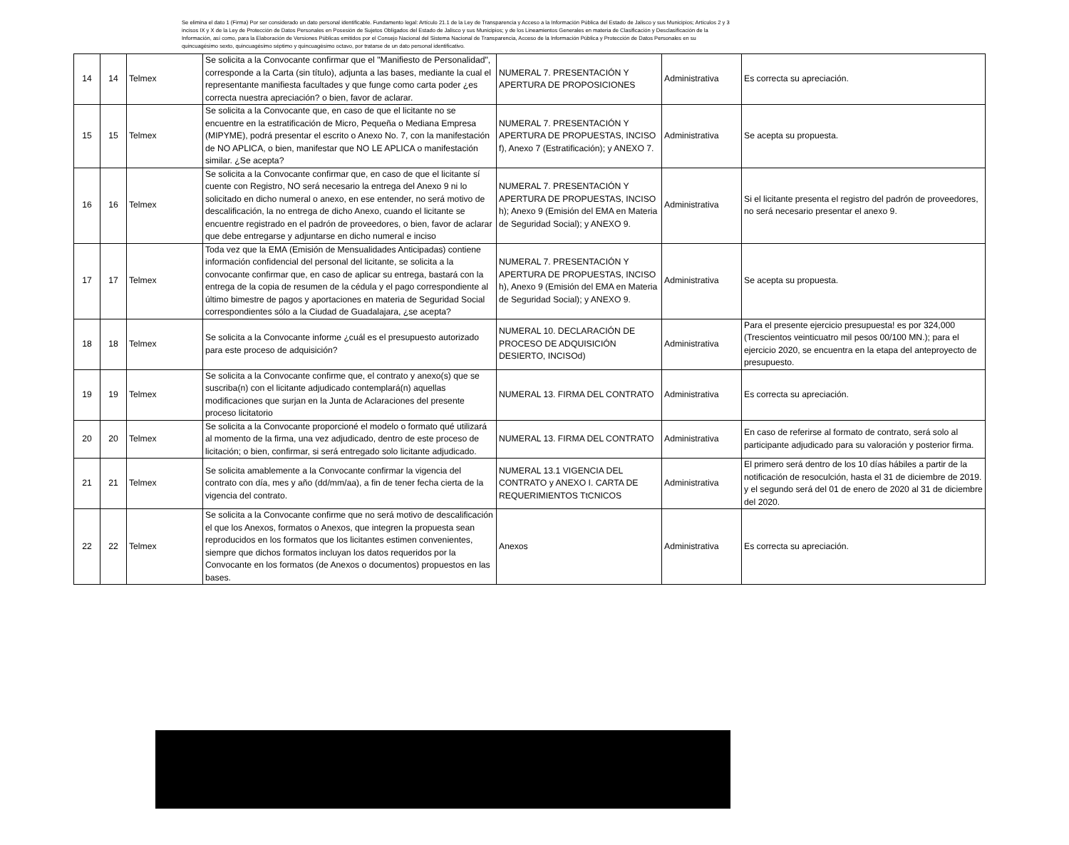Se elimina el dato 1 (Firma) Por ser considerado un dato personal identificable. Fundamento legal: Artículo 21.1 de la Ley de Transparencia y Acceso a la Información Pública del Estado de Jalisco y sus Municipios; Artículos 2 y 3 incisos IX y X de la Ley de Protección de Datos Personales en Posesión de Sujetos Obligados del Estado de Jalisco y sus Municipios; y de los Lineamientos Generales en materia de Clasificación y Desclasificación de la Información, así como, para la Elaboración de Versiones Públicas emitidos por el Consejo Nacional del Sistema Nacional de Transparencia, Acceso de la Información Pública y Protección de Datos Personales en su quincuagésimo sexto, quincuagésimo séptimo y quincuagésimo octavo, por tratarse de un dato personal identificativo.
| 14 | 14 | Telmex | Se solicita a la Convocante confirmar que el "Manifiesto de Personalidad", corresponde a la Carta (sin título), adjunta a las bases, mediante la cual el representante manifiesta facultades y que funge como carta poder ¿es correcta nuestra apreciación? o bien, favor de aclarar. | NUMERAL 7. PRESENTACIÓN Y APERTURA DE PROPOSICIONES | Administrativa | Es correcta su apreciación. |
| 15 | 15 | Telmex | Se solicita a la Convocante que, en caso de que el licitante no se encuentre en la estratificación de Micro, Pequeña o Mediana Empresa (MIPYME), podrá presentar el escrito o Anexo No. 7, con la manifestación de NO APLICA, o bien, manifestar que NO LE APLICA o manifestación similar. ¿Se acepta? | NUMERAL 7. PRESENTACIÓN Y APERTURA DE PROPUESTAS, INCISO f), Anexo 7 (Estratificación); y ANEXO 7. | Administrativa | Se acepta su propuesta. |
| 16 | 16 | Telmex | Se solicita a la Convocante confirmar que, en caso de que el licitante sí cuente con Registro, NO será necesario la entrega del Anexo 9 ni lo solicitado en dicho numeral o anexo, en ese entender, no será motivo de descalificación, la no entrega de dicho Anexo, cuando el licitante se encuentre registrado en el padrón de proveedores, o bien, favor de aclarar que debe entregarse y adjuntarse en dicho numeral e inciso | NUMERAL 7. PRESENTACIÓN Y APERTURA DE PROPUESTAS, INCISO h); Anexo 9 (Emisión del EMA en Materia de Seguridad Social); y ANEXO 9. | Administrativa | Si el licitante presenta el registro del padrón de proveedores, no será necesario presentar el anexo 9. |
| 17 | 17 | Telmex | Toda vez que la EMA (Emisión de Mensualidades Anticipadas) contiene información confidencial del personal del licitante, se solicita a la convocante confirmar que, en caso de aplicar su entrega, bastará con la entrega de la copia de resumen de la cédula y el pago correspondiente al último bimestre de pagos y aportaciones en materia de Seguridad Social correspondientes sólo a la Ciudad de Guadalajara, ¿se acepta? | NUMERAL 7. PRESENTACIÓN Y APERTURA DE PROPUESTAS, INCISO h), Anexo 9 (Emisión del EMA en Materia de Seguridad Social); y ANEXO 9. | Administrativa | Se acepta su propuesta. |
| 18 | 18 | Telmex | Se solicita a la Convocante informe ¿cuál es el presupuesto autorizado para este proceso de adquisición? | NUMERAL 10. DECLARACIÓN DE PROCESO DE ADQUISICIÓN DESIERTO, INCISOd) | Administrativa | Para el presente ejercicio presupuesta! es por 324,000 (Trescientos veinticuatro mil pesos 00/100 MN.); para el ejercicio 2020, se encuentra en la etapa del anteproyecto de presupuesto. |
| 19 | 19 | Telmex | Se solicita a la Convocante confirme que, el contrato y anexo(s) que se suscriba(n) con el licitante adjudicado contemplará(n) aquellas modificaciones que surjan en la Junta de Aclaraciones del presente proceso licitatorio | NUMERAL 13. FIRMA DEL CONTRATO | Administrativa | Es correcta su apreciación. |
| 20 | 20 | Telmex | Se solicita a la Convocante proporcioné el modelo o formato qué utilizará al momento de la firma, una vez adjudicado, dentro de este proceso de licitación; o bien, confirmar, si será entregado solo licitante adjudicado. | NUMERAL 13. FIRMA DEL CONTRATO | Administrativa | En caso de referirse al formato de contrato, será solo al participante adjudicado para su valoración y posterior firma. |
| 21 | 21 | Telmex | Se solicita amablemente a la Convocante confirmar la vigencia del contrato con día, mes y año (dd/mm/aa), a fin de tener fecha cierta de la vigencia del contrato. | NUMERAL 13.1 VIGENCIA DEL CONTRATO y ANEXO I. CARTA DE REQUERIMIENTOS TtCNICOS | Administrativa | El primero será dentro de los 10 días hábiles a partir de la notificación de resoculción, hasta el 31 de diciembre de 2019. y el segundo será del 01 de enero de 2020 al 31 de diciembre del 2020. |
| 22 | 22 | Telmex | Se solicita a la Convocante confirme que no será motivo de descalificación el que los Anexos, formatos o Anexos, que integren la propuesta sean reproducidos en los formatos que los licitantes estimen convenientes, siempre que dichos formatos incluyan los datos requeridos por la Convocante en los formatos (de Anexos o documentos) propuestos en las bases. | Anexos | Administrativa | Es correcta su apreciación. |